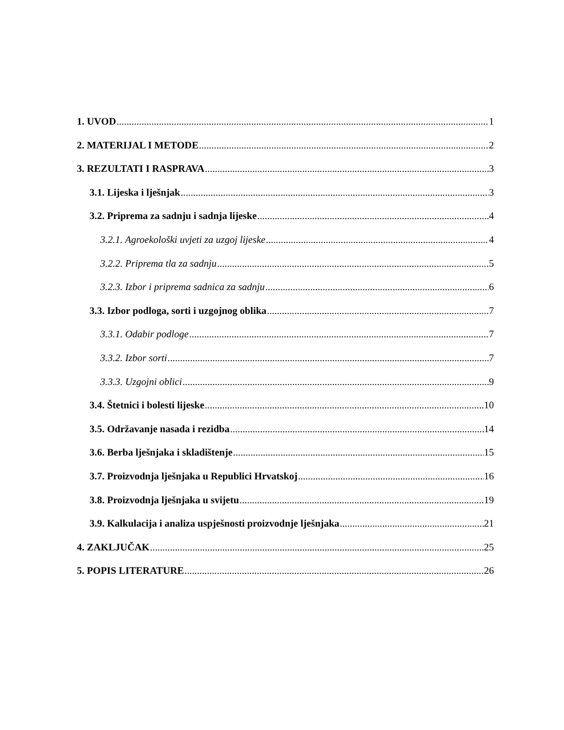1. UVOD 1
2. MATERIJAL I METODE 2
3. REZULTATI I RASPRAVA 3
3.1. Lijeska i lješnjak 3
3.2. Priprema za sadnju i sadnja lijeske 4
3.2.1. Agroekološki uvjeti za uzgoj lijeske 4
3.2.2. Priprema tla za sadnju 5
3.2.3. Izbor i priprema sadnica za sadnju 6
3.3. Izbor podloga, sorti i uzgojnog oblika 7
3.3.1. Odabir podloge 7
3.3.2. Izbor sorti 7
3.3.3. Uzgojni oblici 9
3.4. Štetnici i bolesti lijeske 10
3.5. Održavanje nasada i rezidba 14
3.6. Berba lješnjaka i skladištenje 15
3.7. Proizvodnja lješnjaka u Republici Hrvatskoj 16
3.8. Proizvodnja lješnjaka u svijetu 19
3.9. Kalkulacija i analiza uspješnosti proizvodnje lješnjaka 21
4. ZAKLJUČAK 25
5. POPIS LITERATURE 26